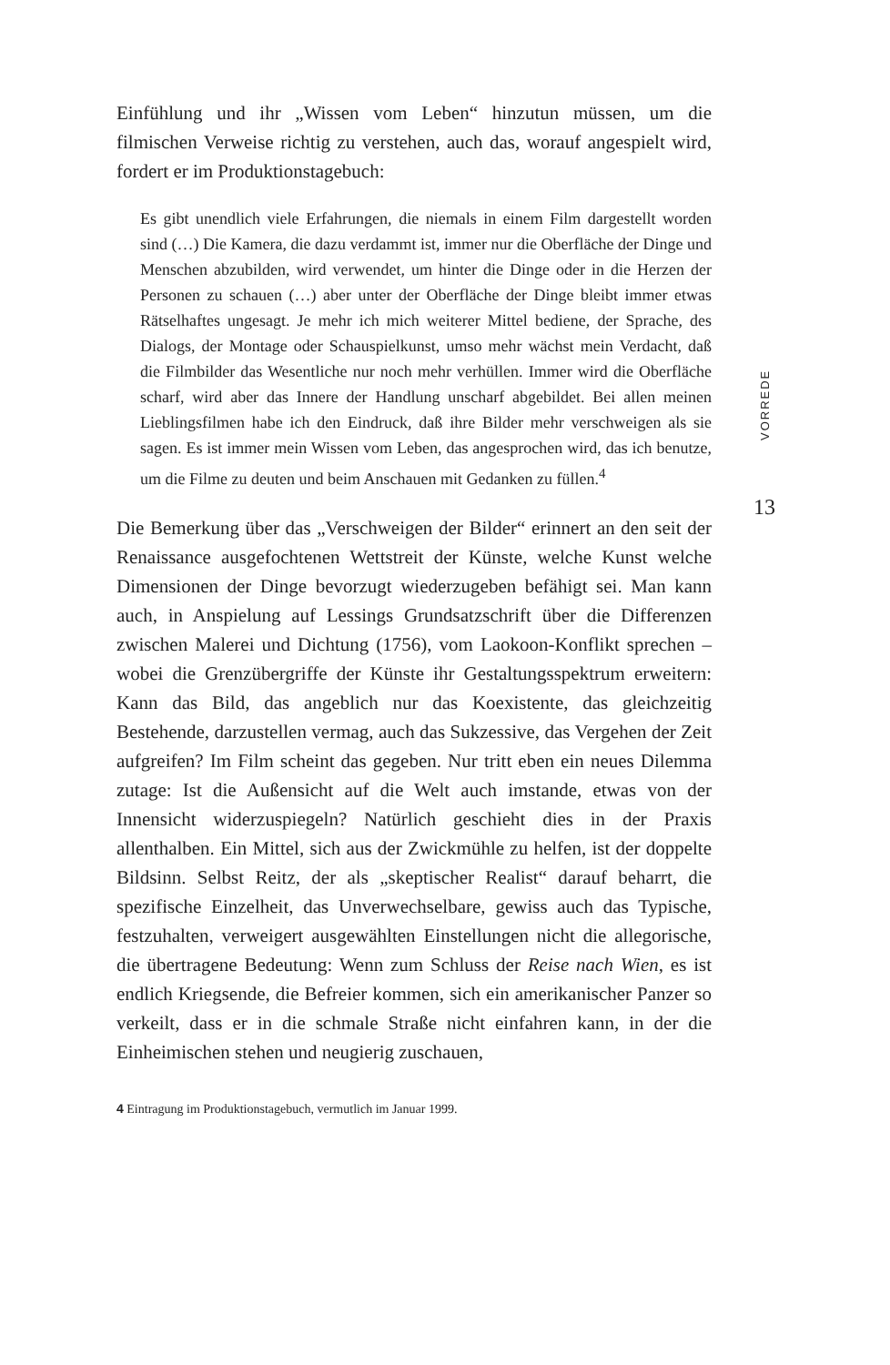Einfühlung und ihr „Wissen vom Leben“ hinzutun müssen, um die filmischen Verweise richtig zu verstehen, auch das, worauf angespielt wird, fordert er im Produktionstagebuch:
Es gibt unendlich viele Erfahrungen, die niemals in einem Film dargestellt worden sind (…) Die Kamera, die dazu verdammt ist, immer nur die Oberfläche der Dinge und Menschen abzubilden, wird verwendet, um hinter die Dinge oder in die Herzen der Personen zu schauen (…) aber unter der Oberfläche der Dinge bleibt immer etwas Rätselhaftes ungesagt. Je mehr ich mich weiterer Mittel bediene, der Sprache, des Dialogs, der Montage oder Schauspielkunst, umso mehr wächst mein Verdacht, daß die Filmbilder das Wesentliche nur noch mehr verhüllen. Immer wird die Oberfläche scharf, wird aber das Innere der Handlung unscharf abgebildet. Bei allen meinen Lieblingsfilmen habe ich den Eindruck, daß ihre Bilder mehr verschweigen als sie sagen. Es ist immer mein Wissen vom Leben, das angesprochen wird, das ich benutze, um die Filme zu deuten und beim Anschauen mit Gedanken zu füllen.<sup>4</sup>
Die Bemerkung über das „Verschweigen der Bilder“ erinnert an den seit der Renaissance ausgefochtenen Wettstreit der Künste, welche Kunst welche Dimensionen der Dinge bevorzugt wiederzugeben befähigt sei. Man kann auch, in Anspielung auf Lessings Grundsatzschrift über die Differenzen zwischen Malerei und Dichtung (1756), vom Laokoon-Konflikt sprechen – wobei die Grenzübergriffe der Künste ihr Gestaltungsspektrum erweitern: Kann das Bild, das angeblich nur das Koexistente, das gleichzeitig Bestehende, darzustellen vermag, auch das Sukzessive, das Vergehen der Zeit aufgreifen? Im Film scheint das gegeben. Nur tritt eben ein neues Dilemma zutage: Ist die Außensicht auf die Welt auch imstande, etwas von der Innensicht widerzuspiegeln? Natürlich geschieht dies in der Praxis allenthalben. Ein Mittel, sich aus der Zwickmühle zu helfen, ist der doppelte Bildsinn. Selbst Reitz, der als „skeptischer Realist“ darauf beharrt, die spezifische Einzelheit, das Unverwechselbare, gewiss auch das Typische, festzuhalten, verweigert ausgewählten Einstellungen nicht die allegorische, die übertragene Bedeutung: Wenn zum Schluss der Reise nach Wien, es ist endlich Kriegsende, die Befreier kommen, sich ein amerikanischer Panzer so verkeilt, dass er in die schmale Straße nicht einfahren kann, in der die Einheimischen stehen und neugierig zuschauen,
4 Eintragung im Produktionstagebuch, vermutlich im Januar 1999.
VORREDE
13